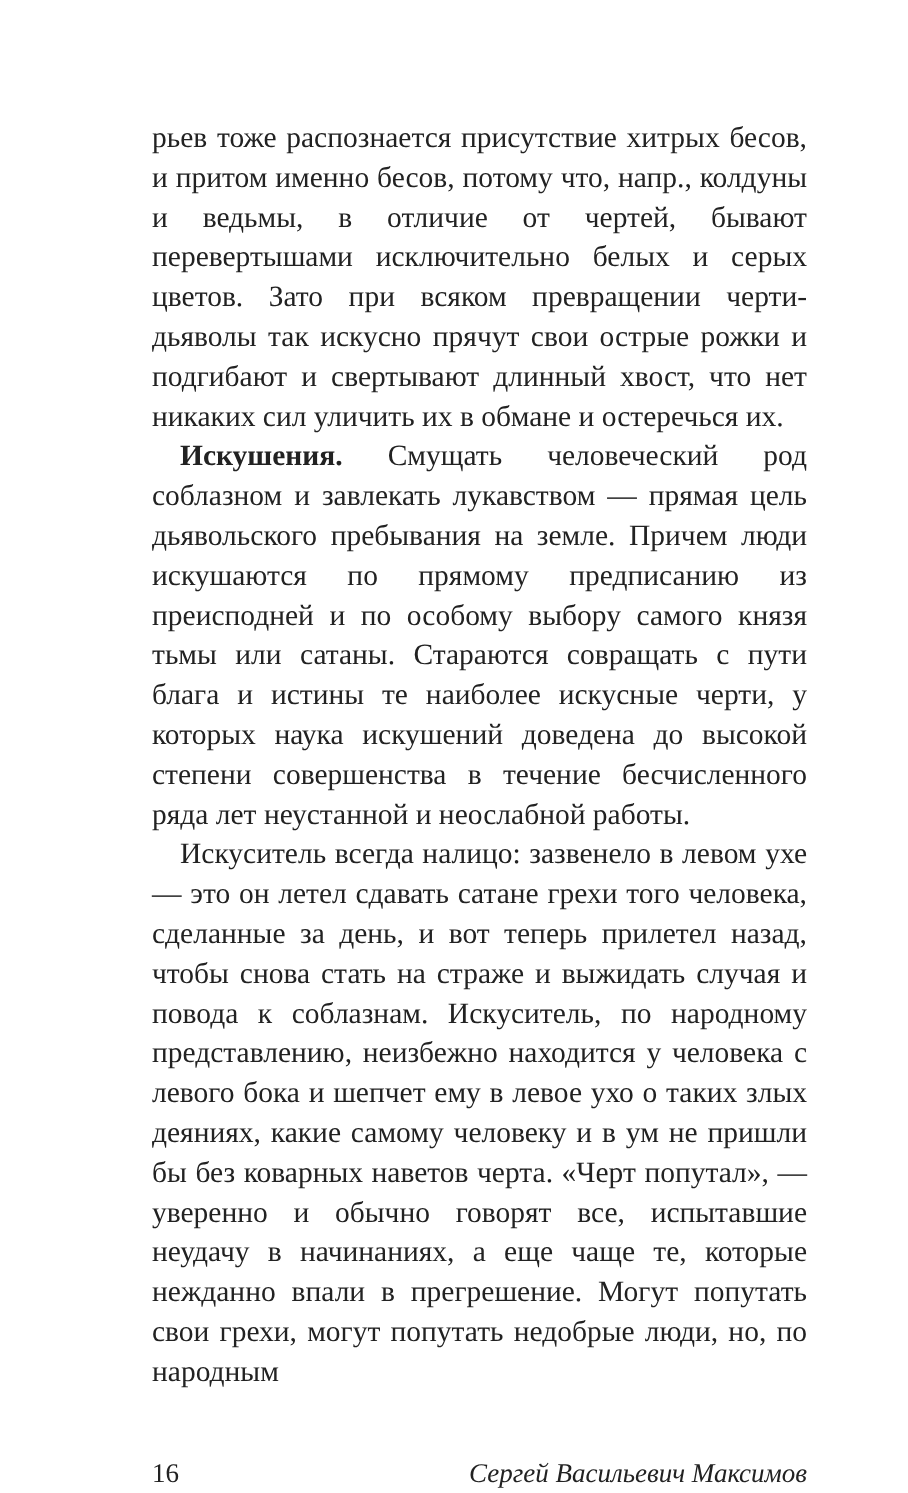рьев тоже распознается присутствие хитрых бесов, и притом именно бесов, потому что, напр., колдуны и ведьмы, в отличие от чертей, бывают перевертышами исключительно белых и серых цветов. Зато при всяком превращении черти-дьяволы так искусно прячут свои острые рожки и подгибают и свертывают длинный хвост, что нет никаких сил уличить их в обмане и остеречься их.
Искушения. Смущать человеческий род соблазном и завлекать лукавством — прямая цель дьявольского пребывания на земле. Причем люди искушаются по прямому предписанию из преисподней и по особому выбору самого князя тьмы или сатаны. Стараются совращать с пути блага и истины те наиболее искусные черти, у которых наука искушений доведена до высокой степени совершенства в течение бесчисленного ряда лет неустанной и неослабной работы.
Искуситель всегда налицо: зазвенело в левом ухе — это он летел сдавать сатане грехи того человека, сделанные за день, и вот теперь прилетел назад, чтобы снова стать на страже и выжидать случая и повода к соблазнам. Искуситель, по народному представлению, неизбежно находится у человека с левого бока и шепчет ему в левое ухо о таких злых деяниях, какие самому человеку и в ум не пришли бы без коварных наветов черта. «Черт попутал», — уверенно и обычно говорят все, испытавшие неудачу в начинаниях, а еще чаще те, которые нежданно впали в прегрешение. Могут попутать свои грехи, могут попутать недобрые люди, но, по народным
16 Сергей Васильевич Максимов